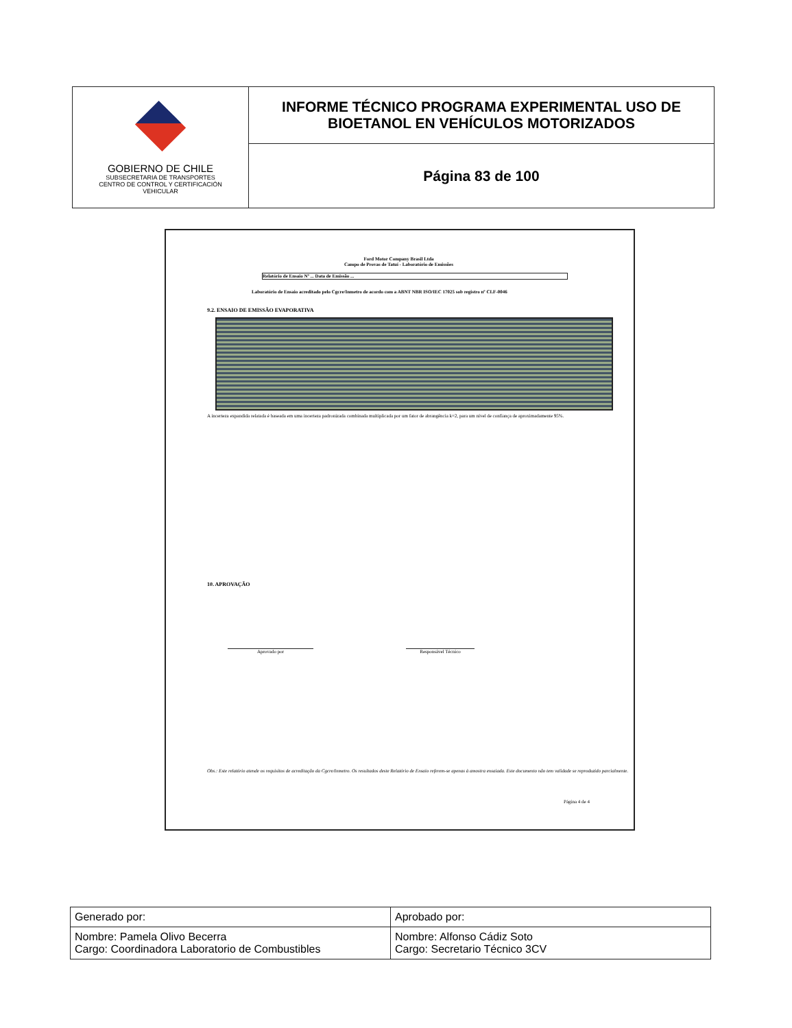GOBIERNO DE CHILE
SUBSECRETARIA DE TRANSPORTES
CENTRO DE CONTROL Y CERTIFICACIÓN
VEHICULAR
INFORME TÉCNICO PROGRAMA EXPERIMENTAL USO DE
BIOETANOL EN VEHÍCULOS MOTORIZADOS
Página 83 de 100
Ford Motor Company Brasil Ltda
Campo de Provas de Tatuí - Laboratório de Emissões
Relatório de Ensaio Nº ... Data de Emissão ...
Laboratório de Ensaio acreditado pelo Cgcre/Inmetro de acordo com a ABNT NBR ISO/IEC 17025 sob registro nº CLF-0046
9.2. ENSAIO DE EMISSÃO EVAPORATIVA
A incerteza expandida relatada é baseada em uma incerteza padronizada combinada multiplicada por um fator de abrangência k=2, para um nível de confiança de aproximadamente 95%.
10. APROVAÇÃO
Aprovado por Responsável Técnico
Obs.: Este relatório atende os requisitos de acreditação da Cgcre/Inmetro. Os resultados deste Relatório de Ensaio referem-se apenas à amostra ensaiada. Este documento não tem validade se reproduzido parcialmente.
Página 4 de 4
| Generado por: | Aprobado por: |
| Nombre: Pamela Olivo Becerra Cargo: Coordinadora Laboratorio de Combustibles | Nombre: Alfonso Cádiz Soto Cargo: Secretario Técnico 3CV |